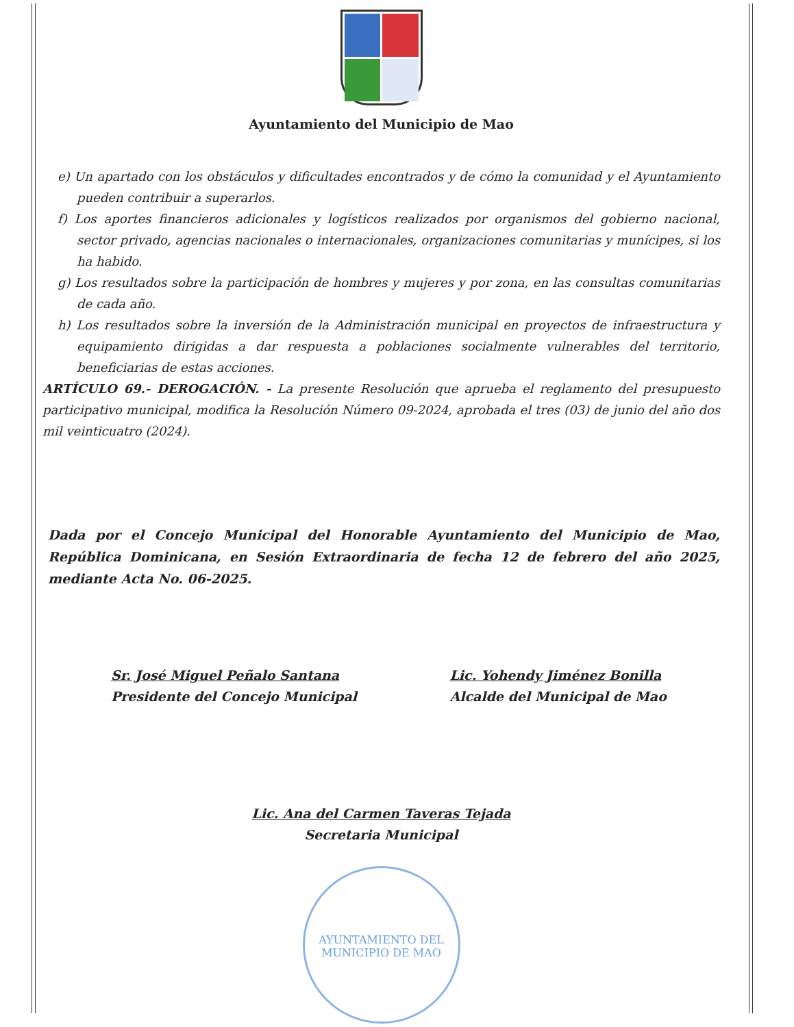Ayuntamiento del Municipio de Mao
e) Un apartado con los obstáculos y dificultades encontrados y de cómo la comunidad y el Ayuntamiento pueden contribuir a superarlos.
f) Los aportes financieros adicionales y logísticos realizados por organismos del gobierno nacional, sector privado, agencias nacionales o internacionales, organizaciones comunitarias y munícipes, si los ha habido.
g) Los resultados sobre la participación de hombres y mujeres y por zona, en las consultas comunitarias de cada año.
h) Los resultados sobre la inversión de la Administración municipal en proyectos de infraestructura y equipamiento dirigidas a dar respuesta a poblaciones socialmente vulnerables del territorio, beneficiarias de estas acciones.
ARTÍCULO 69.- DEROGACIÓN. - La presente Resolución que aprueba el reglamento del presupuesto participativo municipal, modifica la Resolución Número 09-2024, aprobada el tres (03) de junio del año dos mil veinticuatro (2024).
Dada por el Concejo Municipal del Honorable Ayuntamiento del Municipio de Mao, República Dominicana, en Sesión Extraordinaria de fecha 12 de febrero del año 2025, mediante Acta No. 06-2025.
Sr. José Miguel Peñalo Santana
Presidente del Concejo Municipal
Lic. Yohendy Jiménez Bonilla
Alcalde del Municipal de Mao
Lic. Ana del Carmen Taveras Tejada
Secretaria Municipal
AYUNTAMIENTO DEL MUNICIPIO DE MAO